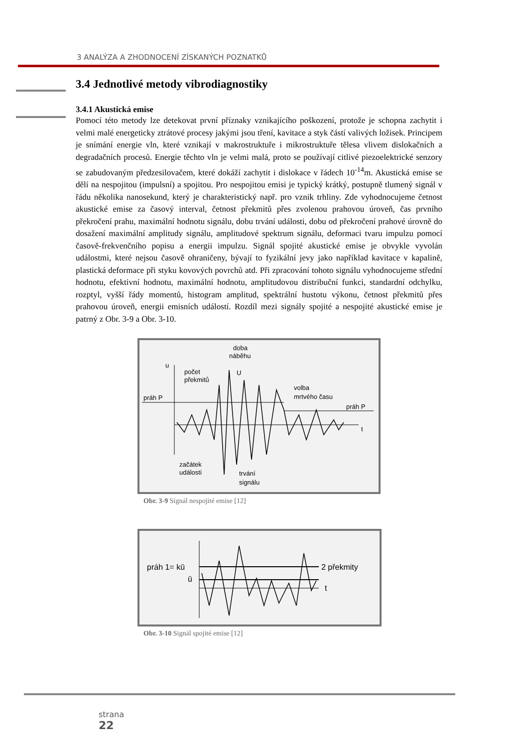3 ANALÝZA A ZHODNOCENÍ ZÍSKANÝCH POZNATKŮ
3.4 Jednotlivé metody vibrodiagnostiky
3.4.1 Akustická emise
Pomocí této metody lze detekovat první příznaky vznikajícího poškození, protože je schopna zachytit i velmi malé energeticky ztrátové procesy jakými jsou tření, kavitace a styk částí valivých ložisek. Principem je snímání energie vln, které vznikají v makrostruktuře i mikrostruktuře tělesa vlivem dislokačních a degradačních procesů. Energie těchto vln je velmi malá, proto se používají citlivé piezoelektrické senzory se zabudovaným předzesilovačem, které dokáží zachytit i dislokace v řádech 10<sup>-14</sup>m. Akustická emise se dělí na nespojitou (impulsní) a spojitou. Pro nespojitou emisi je typický krátký, postupně tlumený signál v řádu několika nanosekund, který je charakteristický např. pro vznik trhliny. Zde vyhodnocujeme četnost akustické emise za časový interval, četnost překmitů přes zvolenou prahovou úroveň, čas prvního překročení prahu, maximální hodnotu signálu, dobu trvání události, dobu od překročení prahové úrovně do dosažení maximální amplitudy signálu, amplitudové spektrum signálu, deformaci tvaru impulzu pomocí časově-frekvenčního popisu a energii impulzu. Signál spojité akustické emise je obvykle vyvolán událostmi, které nejsou časově ohraničeny, bývají to fyzikální jevy jako například kavitace v kapalině, plastická deformace při styku kovových povrchů atd. Při zpracování tohoto signálu vyhodnocujeme střední hodnotu, efektivní hodnotu, maximální hodnotu, amplitudovou distribuční funkci, standardní odchylku, rozptyl, vyšší řády momentů, histogram amplitud, spektrální hustotu výkonu, četnost překmitů přes prahovou úroveň, energii emisních událostí. Rozdíl mezi signály spojité a nespojité akustické emise je patrný z Obr. 3-9 a Obr. 3-10.
u
počet
překmitů
doba
náběhu
U
volba
mrtvého času
práh P
práh P
t
začátek
události
trvání
signálu
Obr. 3-9 Signál nespojité emise [12]
práh 1= kū
ū
2 překmity
t
Obr. 3-10 Signál spojité emise [12]
strana
22